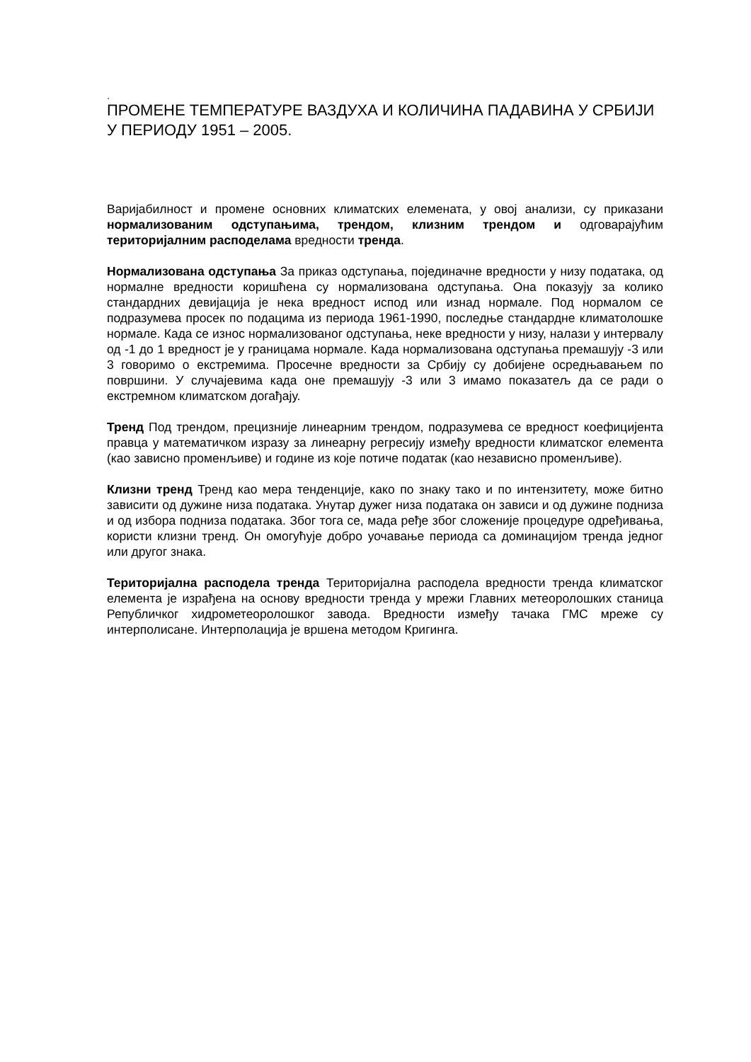.
ПРОМЕНЕ ТЕМПЕРАТУРЕ ВАЗДУХА И КОЛИЧИНА ПАДАВИНА У СРБИЈИ У ПЕРИОДУ 1951 – 2005.
Варијабилност и промене основних климатских елемената, у овој анализи, су приказани нормализованим одступањима, трендом, клизним трендом и одговарајућим територијалним расподелама вредности тренда.
Нормализована одступања За приказ одступања, појединачне вредности у низу података, од нормалне вредности коришћена су нормализована одступања. Она показују за колико стандардних девијација је нека вредност испод или изнад нормале. Под нормалом се подразумева просек по подацима из периода 1961-1990, последње стандардне климатолошке нормале. Када се износ нормализованог одступања, неке вредности у низу, налази у интервалу од -1 до 1 вредност је у границама нормале. Када нормализована одступања премашују -3 или 3 говоримо о екстремима. Просечне вредности за Србију су добијене осредњавањем по површини. У случајевима када оне премашују -3 или 3 имамо показатељ да се ради о екстремном климатском догађају.
Тренд Под трендом, прецизније линеарним трендом, подразумева се вредност коефицијента правца у математичком изразу за линеарну регресију између вредности климатског елемента (као зависно променљиве) и године из које потиче податак (као независно променљиве).
Клизни тренд Тренд као мера тенденције, како по знаку тако и по интензитету, може битно зависити од дужине низа података. Унутар дужег низа података он зависи и од дужине подниза и од избора подниза података. Због тога се, мада ређе због сложеније процедуре одређивања, користи клизни тренд. Он омогућује добро уочавање периода са доминацијом тренда једног или другог знака.
Територијална расподела тренда Територијална расподела вредности тренда климатског елемента је израђена на основу вредности тренда у мрежи Главних метеоролошких станица Републичког хидрометеоролошког завода. Вредности између тачака ГМС мреже су интерполисане. Интерполација је вршена методом Кригинга.